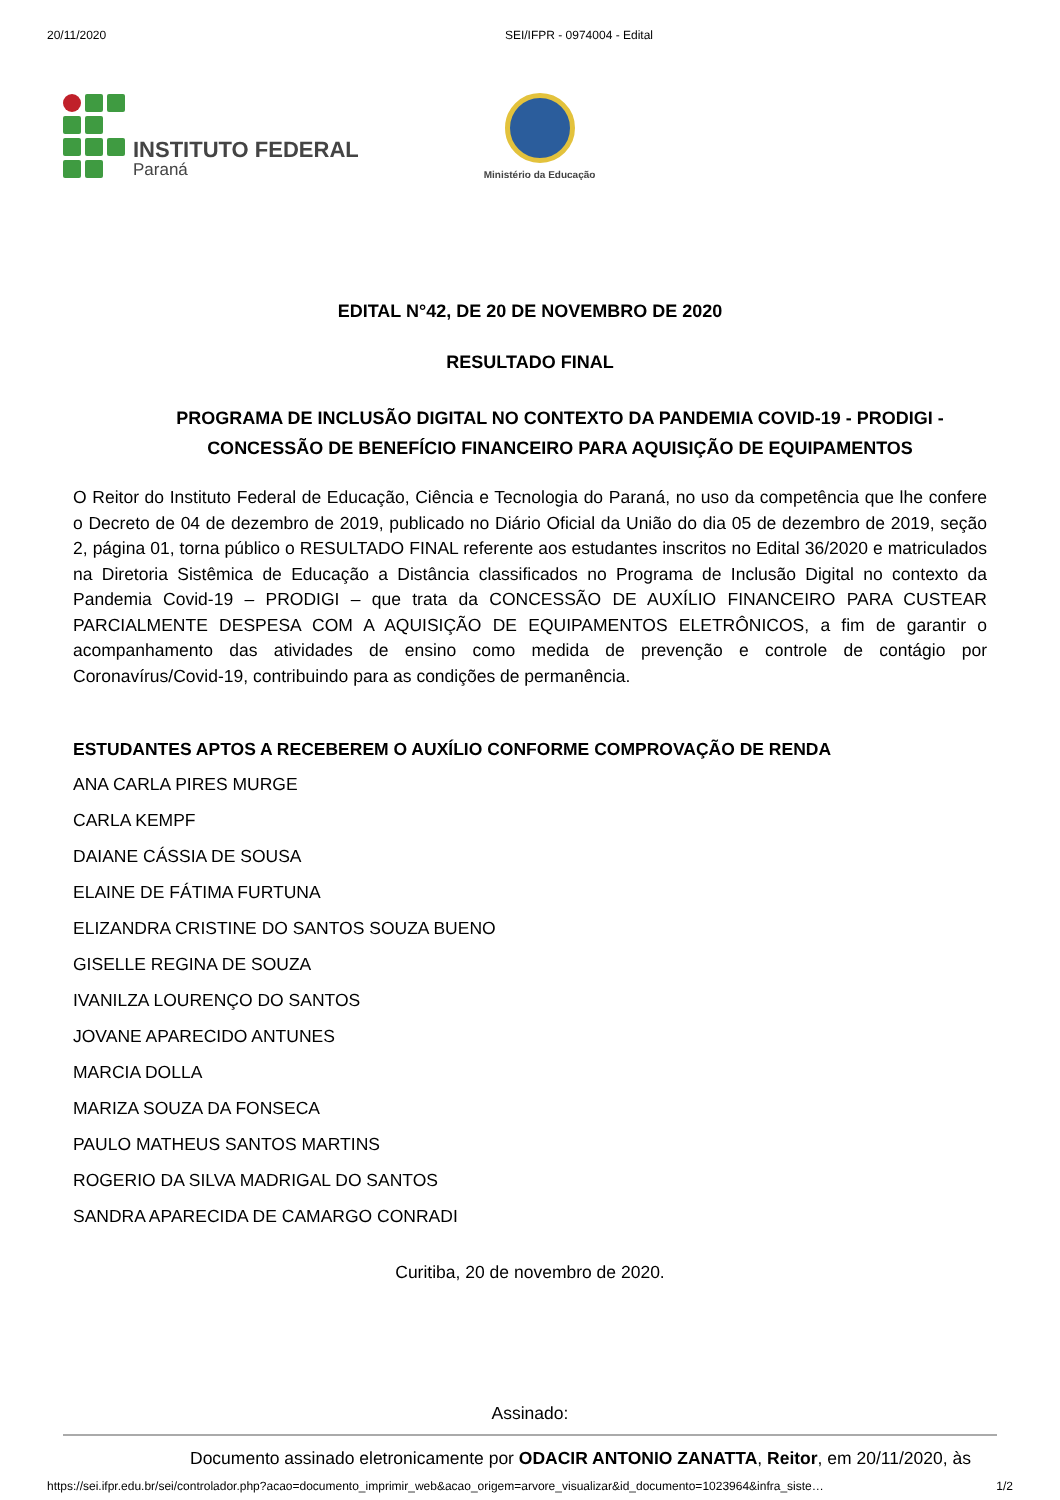20/11/2020 SEI/IFPR - 0974004 - Edital
INSTITUTO FEDERAL
Paraná
Ministério da Educação
EDITAL N°42, DE 20 DE NOVEMBRO DE 2020
RESULTADO FINAL
PROGRAMA DE INCLUSÃO DIGITAL NO CONTEXTO DA PANDEMIA COVID-19 - PRODIGI - CONCESSÃO DE BENEFÍCIO FINANCEIRO PARA AQUISIÇÃO DE EQUIPAMENTOS
O Reitor do Instituto Federal de Educação, Ciência e Tecnologia do Paraná, no uso da competência que lhe confere o Decreto de 04 de dezembro de 2019, publicado no Diário Oficial da União do dia 05 de dezembro de 2019, seção 2, página 01, torna público o RESULTADO FINAL referente aos estudantes inscritos no Edital 36/2020 e matriculados na Diretoria Sistêmica de Educação a Distância classificados no Programa de Inclusão Digital no contexto da Pandemia Covid-19 – PRODIGI – que trata da CONCESSÃO DE AUXÍLIO FINANCEIRO PARA CUSTEAR PARCIALMENTE DESPESA COM A AQUISIÇÃO DE EQUIPAMENTOS ELETRÔNICOS, a fim de garantir o acompanhamento das atividades de ensino como medida de prevenção e controle de contágio por Coronavírus/Covid-19, contribuindo para as condições de permanência.
ESTUDANTES APTOS A RECEBEREM O AUXÍLIO CONFORME COMPROVAÇÃO DE RENDA
ANA CARLA PIRES MURGE
CARLA KEMPF
DAIANE CÁSSIA DE SOUSA
ELAINE DE FÁTIMA FURTUNA
ELIZANDRA CRISTINE DO SANTOS SOUZA BUENO
GISELLE REGINA DE SOUZA
IVANILZA LOURENÇO DO SANTOS
JOVANE APARECIDO ANTUNES
MARCIA DOLLA
MARIZA SOUZA DA FONSECA
PAULO MATHEUS SANTOS MARTINS
ROGERIO DA SILVA MADRIGAL DO SANTOS
SANDRA APARECIDA DE CAMARGO CONRADI
Curitiba, 20 de novembro de 2020.
Assinado:
Documento assinado eletronicamente por ODACIR ANTONIO ZANATTA, Reitor, em 20/11/2020, às
https://sei.ifpr.edu.br/sei/controlador.php?acao=documento_imprimir_web&acao_origem=arvore_visualizar&id_documento=1023964&infra_siste… 1/2